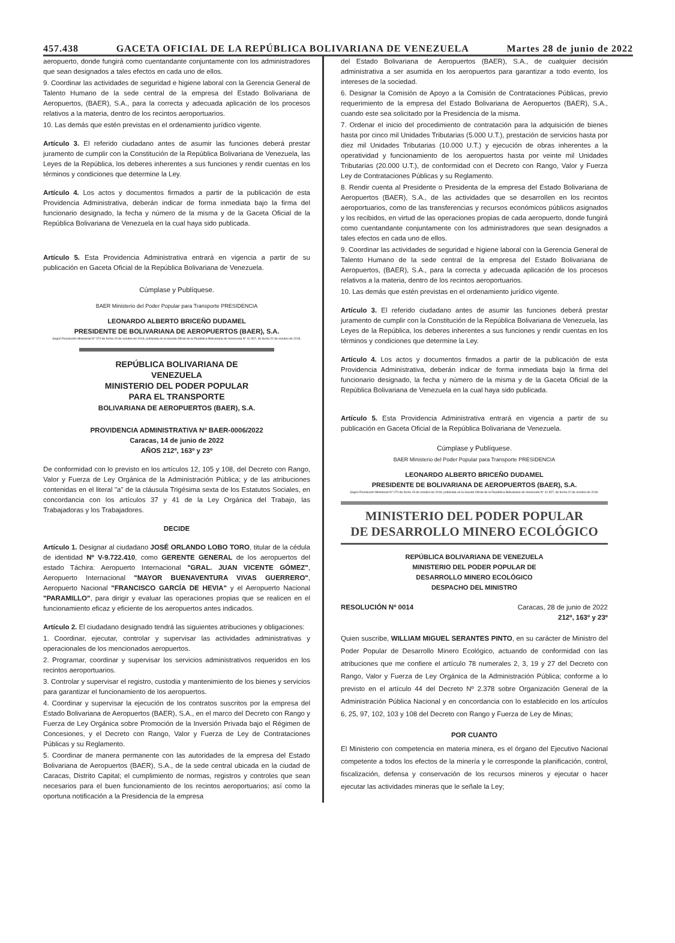457.438 GACETA OFICIAL DE LA REPÚBLICA BOLIVARIANA DE VENEZUELA Martes 28 de junio de 2022
aeropuerto, donde fungirá como cuentandante conjuntamente con los administradores que sean designados a tales efectos en cada uno de ellos.
9. Coordinar las actividades de seguridad e higiene laboral con la Gerencia General de Talento Humano de la sede central de la empresa del Estado Bolivariana de Aeropuertos, (BAER), S.A., para la correcta y adecuada aplicación de los procesos relativos a la materia, dentro de los recintos aeroportuarios.
10. Las demás que estén previstas en el ordenamiento jurídico vigente.
Artículo 3. El referido ciudadano antes de asumir las funciones deberá prestar juramento de cumplir con la Constitución de la República Bolivariana de Venezuela, las Leyes de la República, los deberes inherentes a sus funciones y rendir cuentas en los términos y condiciones que determine la Ley.
Artículo 4. Los actos y documentos firmados a partir de la publicación de esta Providencia Administrativa, deberán indicar de forma inmediata bajo la firma del funcionario designado, la fecha y número de la misma y de la Gaceta Oficial de la República Bolivariana de Venezuela en la cual haya sido publicada.
Artículo 5. Esta Providencia Administrativa entrará en vigencia a partir de su publicación en Gaceta Oficial de la República Bolivariana de Venezuela.
Cúmplase y Publíquese.
BAER Ministerio del Poder Popular para Transporte PRESIDENCIA
LEONARDO ALBERTO BRICEÑO DUDAMEL
PRESIDENTE DE BOLIVARIANA DE AEROPUERTOS (BAER), S.A.
Según Resolución Ministerial N° 070 de fecha 15 de octubre de 2018, publicada en la Gaceta Oficial de la República Bolivariana de Venezuela N° 41.507, de fecha 22 de octubre de 2018.
REPÚBLICA BOLIVARIANA DE
VENEZUELA
MINISTERIO DEL PODER POPULAR
PARA EL TRANSPORTE
BOLIVARIANA DE AEROPUERTOS (BAER), S.A.
PROVIDENCIA ADMINISTRATIVA Nº BAER-0006/2022
Caracas, 14 de junio de 2022
AÑOS 212º, 163º y 23º
De conformidad con lo previsto en los artículos 12, 105 y 108, del Decreto con Rango, Valor y Fuerza de Ley Orgánica de la Administración Pública; y de las atribuciones contenidas en el literal "a" de la cláusula Trigésima sexta de los Estatutos Sociales, en concordancia con los artículos 37 y 41 de la Ley Orgánica del Trabajo, las Trabajadoras y los Trabajadores.
DECIDE
Artículo 1. Designar al ciudadano JOSÉ ORLANDO LOBO TORO, titular de la cédula de identidad Nº V-9.722.410, como GERENTE GENERAL de los aeropuertos del estado Táchira: Aeropuerto Internacional "GRAL. JUAN VICENTE GÓMEZ", Aeropuerto Internacional "MAYOR BUENAVENTURA VIVAS GUERRERO", Aeropuerto Nacional "FRANCISCO GARCÍA DE HEVIA" y el Aeropuerto Nacional "PARAMILLO", para dirigir y evaluar las operaciones propias que se realicen en el funcionamiento eficaz y eficiente de los aeropuertos antes indicados.
Artículo 2. El ciudadano designado tendrá las siguientes atribuciones y obligaciones:
1. Coordinar, ejecutar, controlar y supervisar las actividades administrativas y operacionales de los mencionados aeropuertos.
2. Programar, coordinar y supervisar los servicios administrativos requeridos en los recintos aeroportuarios.
3. Controlar y supervisar el registro, custodia y mantenimiento de los bienes y servicios para garantizar el funcionamiento de los aeropuertos.
4. Coordinar y supervisar la ejecución de los contratos suscritos por la empresa del Estado Bolivariana de Aeropuertos (BAER), S.A., en el marco del Decreto con Rango y Fuerza de Ley Orgánica sobre Promoción de la Inversión Privada bajo el Régimen de Concesiones, y el Decreto con Rango, Valor y Fuerza de Ley de Contrataciones Públicas y su Reglamento.
5. Coordinar de manera permanente con las autoridades de la empresa del Estado Bolivariana de Aeropuertos (BAER), S.A., de la sede central ubicada en la ciudad de Caracas, Distrito Capital; el cumplimiento de normas, registros y controles que sean necesarios para el buen funcionamiento de los recintos aeroportuarios; así como la oportuna notificación a la Presidencia de la empresa
del Estado Bolivariana de Aeropuertos (BAER), S.A., de cualquier decisión administrativa a ser asumida en los aeropuertos para garantizar a todo evento, los intereses de la sociedad.
6. Designar la Comisión de Apoyo a la Comisión de Contrataciones Públicas, previo requerimiento de la empresa del Estado Bolivariana de Aeropuertos (BAER), S.A., cuando este sea solicitado por la Presidencia de la misma.
7. Ordenar el inicio del procedimiento de contratación para la adquisición de bienes hasta por cinco mil Unidades Tributarias (5.000 U.T.), prestación de servicios hasta por diez mil Unidades Tributarias (10.000 U.T.) y ejecución de obras inherentes a la operatividad y funcionamiento de los aeropuertos hasta por veinte mil Unidades Tributarias (20.000 U.T.), de conformidad con el Decreto con Rango, Valor y Fuerza Ley de Contrataciones Públicas y su Reglamento.
8. Rendir cuenta al Presidente o Presidenta de la empresa del Estado Bolivariana de Aeropuertos (BAER), S.A., de las actividades que se desarrollen en los recintos aeroportuarios, como de las transferencias y recursos económicos públicos asignados y los recibidos, en virtud de las operaciones propias de cada aeropuerto, donde fungirá como cuentandante conjuntamente con los administradores que sean designados a tales efectos en cada uno de ellos.
9. Coordinar las actividades de seguridad e higiene laboral con la Gerencia General de Talento Humano de la sede central de la empresa del Estado Bolivariana de Aeropuertos, (BAER), S.A., para la correcta y adecuada aplicación de los procesos relativos a la materia, dentro de los recintos aeroportuarios.
10. Las demás que estén previstas en el ordenamiento jurídico vigente.
Artículo 3. El referido ciudadano antes de asumir las funciones deberá prestar juramento de cumplir con la Constitución de la República Bolivariana de Venezuela, las Leyes de la República, los deberes inherentes a sus funciones y rendir cuentas en los términos y condiciones que determine la Ley.
Artículo 4. Los actos y documentos firmados a partir de la publicación de esta Providencia Administrativa, deberán indicar de forma inmediata bajo la firma del funcionario designado, la fecha y número de la misma y de la Gaceta Oficial de la República Bolivariana de Venezuela en la cual haya sido publicada.
Artículo 5. Esta Providencia Administrativa entrará en vigencia a partir de su publicación en Gaceta Oficial de la República Bolivariana de Venezuela.
Cúmplase y Publíquese.
BAER Ministerio del Poder Popular para Transporte PRESIDENCIA
LEONARDO ALBERTO BRICEÑO DUDAMEL
PRESIDENTE DE BOLIVARIANA DE AEROPUERTOS (BAER), S.A.
Según Resolución Ministerial N° 070 de fecha 15 de octubre de 2018, publicada en la Gaceta Oficial de la República Bolivariana de Venezuela N° 41.507, de fecha 22 de octubre de 2018.
MINISTERIO DEL PODER POPULAR
DE DESARROLLO MINERO ECOLÓGICO
REPÚBLICA BOLIVARIANA DE VENEZUELA
MINISTERIO DEL PODER POPULAR DE
DESARROLLO MINERO ECOLÓGICO
DESPACHO DEL MINISTRO
RESOLUCIÓN Nº 0014 Caracas, 28 de junio de 2022
212º, 163º y 23º
Quien suscribe, WILLIAM MIGUEL SERANTES PINTO, en su carácter de Ministro del Poder Popular de Desarrollo Minero Ecológico, actuando de conformidad con las atribuciones que me confiere el artículo 78 numerales 2, 3, 19 y 27 del Decreto con Rango, Valor y Fuerza de Ley Orgánica de la Administración Pública; conforme a lo previsto en el artículo 44 del Decreto Nº 2.378 sobre Organización General de la Administración Pública Nacional y en concordancia con lo establecido en los artículos 6, 25, 97, 102, 103 y 108 del Decreto con Rango y Fuerza de Ley de Minas;
POR CUANTO
El Ministerio con competencia en materia minera, es el órgano del Ejecutivo Nacional competente a todos los efectos de la minería y le corresponde la planificación, control, fiscalización, defensa y conservación de los recursos mineros y ejecutar o hacer ejecutar las actividades mineras que le señale la Ley;